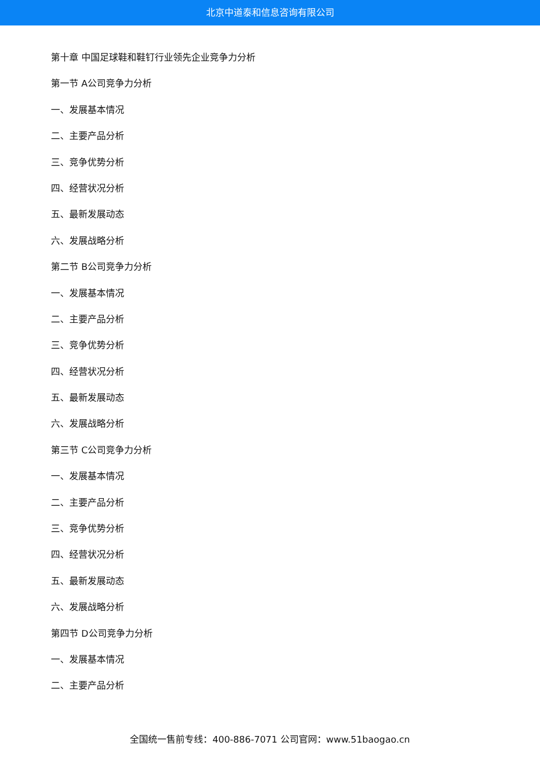北京中道泰和信息咨询有限公司
第十章 中国足球鞋和鞋钉行业领先企业竞争力分析
第一节 A公司竞争力分析
一、发展基本情况
二、主要产品分析
三、竞争优势分析
四、经营状况分析
五、最新发展动态
六、发展战略分析
第二节 B公司竞争力分析
一、发展基本情况
二、主要产品分析
三、竞争优势分析
四、经营状况分析
五、最新发展动态
六、发展战略分析
第三节 C公司竞争力分析
一、发展基本情况
二、主要产品分析
三、竞争优势分析
四、经营状况分析
五、最新发展动态
六、发展战略分析
第四节 D公司竞争力分析
一、发展基本情况
二、主要产品分析
全国统一售前专线：400-886-7071 公司官网：www.51baogao.cn